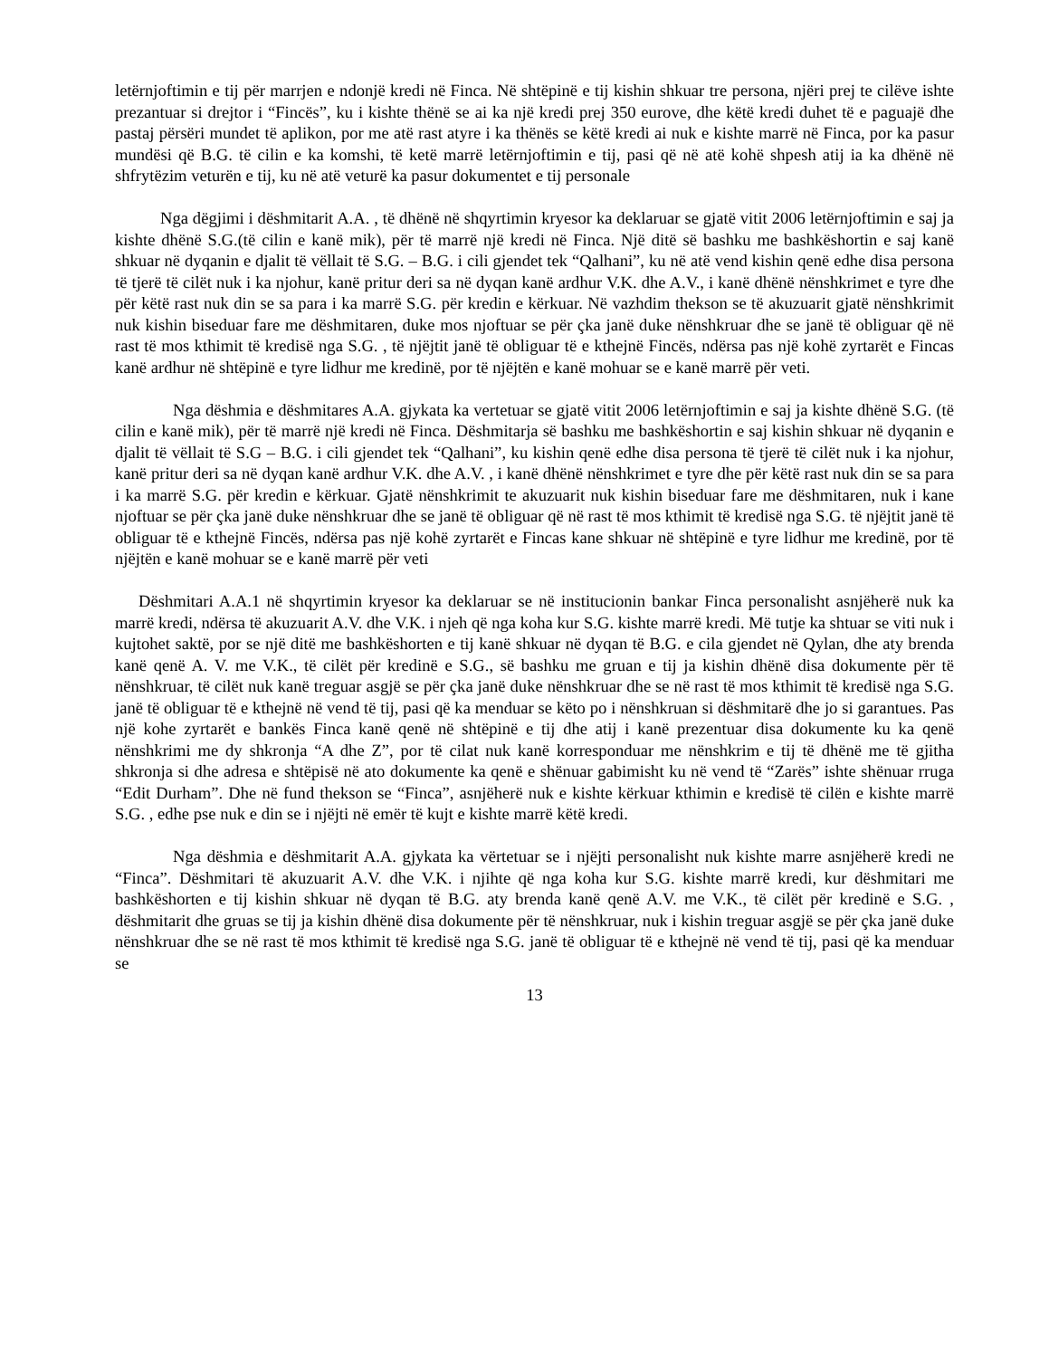letërnjoftimin e tij për marrjen e ndonjë kredi në Finca. Në shtëpinë e tij kishin shkuar tre persona, njëri prej te cilëve ishte prezantuar si drejtor i “Fincës”, ku i kishte thënë se ai ka një kredi prej 350 eurove, dhe këtë kredi duhet të e paguajë dhe pastaj përsëri mundet të aplikon, por me atë rast atyre i ka thënës se këtë kredi ai nuk e kishte marrë në Finca, por ka pasur mundësi që B.G. të cilin e ka komshi, të ketë marrë letërnjoftimin e tij, pasi që në atë kohë shpesh atij ia ka dhënë në shfrytëzim veturën e tij, ku në atë veturë ka pasur dokumentet e tij personale
Nga dëgjimi i dëshmitarit A.A. , të dhënë në shqyrtimin kryesor ka deklaruar se gjatë vitit 2006 letërnjoftimin e saj ja kishte dhënë S.G.(të cilin e kanë mik), për të marrë një kredi në Finca. Një ditë së bashku me bashkëshortin e saj kanë shkuar në dyqanin e djalit të vëllait të S.G. – B.G. i cili gjendet tek “Qalhani”, ku në atë vend kishin qenë edhe disa persona të tjerë të cilët nuk i ka njohur, kanë pritur deri sa në dyqan kanë ardhur V.K. dhe A.V., i kanë dhënë nënshkrimet e tyre dhe për këtë rast nuk din se sa para i ka marrë S.G. për kredin e kërkuar. Në vazhdim thekson se të akuzuarit gjatë nënshkrimit nuk kishin biseduar fare me dëshmitaren, duke mos njoftuar se për çka janë duke nënshkruar dhe se janë të obliguar që në rast të mos kthimit të kredisë nga S.G. , të njëjtit janë të obliguar të e kthejnë Fincës, ndërsa pas një kohë zyrtarët e Fincas kanë ardhur në shtëpinë e tyre lidhur me kredinë, por të njëjtën e kanë mohuar se e kanë marrë për veti.
Nga dëshmia e dëshmitares A.A. gjykata ka vertetuar se gjatë vitit 2006 letërnjoftimin e saj ja kishte dhënë S.G. (të cilin e kanë mik), për të marrë një kredi në Finca. Dëshmitarja së bashku me bashkëshortin e saj kishin shkuar në dyqanin e djalit të vëllait të S.G – B.G. i cili gjendet tek “Qalhani”, ku kishin qenë edhe disa persona të tjerë të cilët nuk i ka njohur, kanë pritur deri sa në dyqan kanë ardhur V.K. dhe A.V. , i kanë dhënë nënshkrimet e tyre dhe për këtë rast nuk din se sa para i ka marrë S.G. për kredin e kërkuar. Gjatë nënshkrimit te akuzuarit nuk kishin biseduar fare me dëshmitaren, nuk i kane njoftuar se për çka janë duke nënshkruar dhe se janë të obliguar që në rast të mos kthimit të kredisë nga S.G. të njëjtit janë të obliguar të e kthejnë Fincës, ndërsa pas një kohë zyrtarët e Fincas kane shkuar në shtëpinë e tyre lidhur me kredinë, por të njëjtën e kanë mohuar se e kanë marrë për veti
Dëshmitari A.A.1 në shqyrtimin kryesor ka deklaruar se në institucionin bankar Finca personalisht asnjëherë nuk ka marrë kredi, ndërsa të akuzuarit A.V. dhe V.K. i njeh që nga koha kur S.G. kishte marrë kredi. Më tutje ka shtuar se viti nuk i kujtohet saktë, por se një ditë me bashkëshorten e tij kanë shkuar në dyqan të B.G. e cila gjendet në Qylan, dhe aty brenda kanë qenë A. V. me V.K., të cilët për kredinë e S.G., së bashku me gruan e tij ja kishin dhënë disa dokumente për të nënshkruar, të cilët nuk kanë treguar asgjë se për çka janë duke nënshkruar dhe se në rast të mos kthimit të kredisë nga S.G. janë të obliguar të e kthejnë në vend të tij, pasi që ka menduar se këto po i nënshkruan si dëshmitarë dhe jo si garantues. Pas një kohe zyrtarët e bankës Finca kanë qenë në shtëpinë e tij dhe atij i kanë prezentuar disa dokumente ku ka qenë nënshkrimi me dy shkronja “A dhe Z”, por të cilat nuk kanë korresponduar me nënshkrim e tij të dhënë me të gjitha shkronja si dhe adresa e shtëpisë në ato dokumente ka qenë e shënuar gabimisht ku në vend të “Zarës” ishte shënuar rruga “Edit Durham”. Dhe në fund thekson se “Finca”, asnjëherë nuk e kishte kërkuar kthimin e kredisë të cilën e kishte marrë S.G. , edhe pse nuk e din se i njëjti në emër të kujt e kishte marrë këtë kredi.
Nga dëshmia e dëshmitarit A.A. gjykata ka vërtetuar se i njëjti personalisht nuk kishte marre asnjëherë kredi ne “Finca”. Dëshmitari të akuzuarit A.V. dhe V.K. i njihte që nga koha kur S.G. kishte marrë kredi, kur dëshmitari me bashkëshorten e tij kishin shkuar në dyqan të B.G. aty brenda kanë qenë A.V. me V.K., të cilët për kredinë e S.G. , dëshmitarit dhe gruas se tij ja kishin dhënë disa dokumente për të nënshkruar, nuk i kishin treguar asgjë se për çka janë duke nënshkruar dhe se në rast të mos kthimit të kredisë nga S.G. janë të obliguar të e kthejnë në vend të tij, pasi që ka menduar se
13